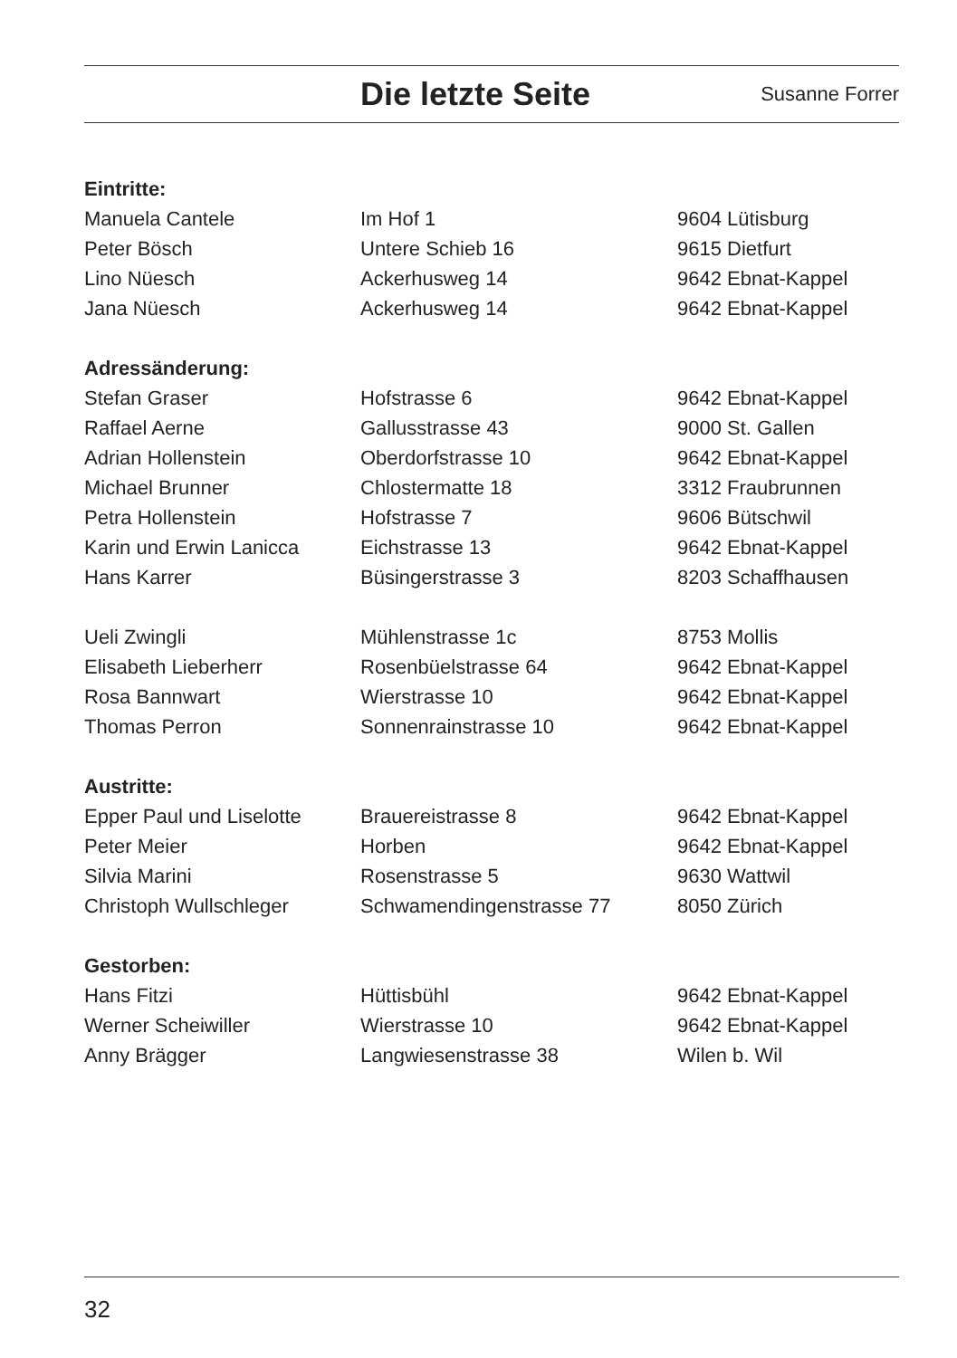Die letzte Seite
Susanne Forrer
| Eintritte: | | |
| --- | --- | --- |
| Manuela Cantele | Im Hof 1 | 9604 Lütisburg |
| Peter Bösch | Untere Schieb 16 | 9615 Dietfurt |
| Lino Nüesch | Ackerhusweg 14 | 9642 Ebnat-Kappel |
| Jana Nüesch | Ackerhusweg 14 | 9642 Ebnat-Kappel |
| Adressänderung: | | |
| Stefan Graser | Hofstrasse 6 | 9642 Ebnat-Kappel |
| Raffael Aerne | Gallusstrasse 43 | 9000 St. Gallen |
| Adrian Hollenstein | Oberdorfstrasse 10 | 9642 Ebnat-Kappel |
| Michael Brunner | Chlostermatte 18 | 3312 Fraubrunnen |
| Petra Hollenstein | Hofstrasse 7 | 9606 Bütschwil |
| Karin und Erwin Lanicca | Eichstrasse 13 | 9642 Ebnat-Kappel |
| Hans Karrer | Büsingerstrasse 3 | 8203 Schaffhausen |
| Ueli Zwingli | Mühlenstrasse 1c | 8753 Mollis |
| Elisabeth Lieberherr | Rosenbüelstrasse 64 | 9642 Ebnat-Kappel |
| Rosa Bannwart | Wierstrasse 10 | 9642 Ebnat-Kappel |
| Thomas Perron | Sonnenrainstrasse 10 | 9642 Ebnat-Kappel |
| Austritte: | | |
| Epper Paul und Liselotte | Brauereistrasse 8 | 9642 Ebnat-Kappel |
| Peter Meier | Horben | 9642 Ebnat-Kappel |
| Silvia Marini | Rosenstrasse 5 | 9630 Wattwil |
| Christoph Wullschleger | Schwamendingenstrasse 77 | 8050 Zürich |
| Gestorben: | | |
| Hans Fitzi | Hüttisbühl | 9642 Ebnat-Kappel |
| Werner Scheiwiller | Wierstrasse 10 | 9642 Ebnat-Kappel |
| Anny Brägger | Langwiesenstrasse 38 | Wilen b. Wil |
32